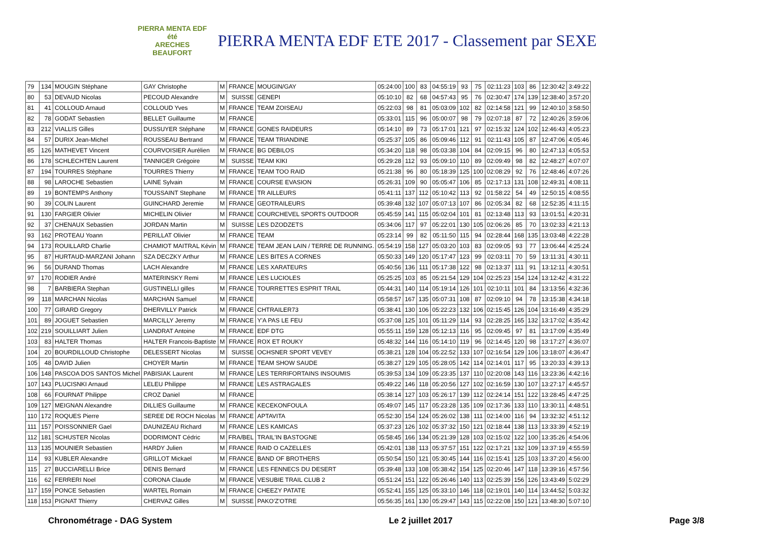PIERRA MENTA EDF été
ARECHES BEAUFORT
PIERRA MENTA EDF ETE 2017 - Classement par SEXE
| 79 | 134 | MOUGIN Stéphane | GAY Christophe | M | FRANCE | MOUGIN/GAY | 05:24:00 | 100 | 83 | 04:55:19 | 93 | 75 | 02:11:23 | 103 | 86 | 12:30:42 | 3:49:22 |
| 80 | 53 | DEVAUD Nicolas | PECOUD Alexandre | M | SUISSE | GENEPI | 05:10:10 | 82 | 68 | 04:57:43 | 95 | 76 | 02:30:47 | 174 | 139 | 12:38:40 | 3:57:20 |
| 81 | 41 | COLLOUD Arnaud | COLLOUD Yves | M | FRANCE | TEAM ZOISEAU | 05:22:03 | 98 | 81 | 05:03:09 | 102 | 82 | 02:14:58 | 121 | 99 | 12:40:10 | 3:58:50 |
| 82 | 78 | GODAT Sebastien | BELLET Guillaume | M | FRANCE | | 05:33:01 | 115 | 96 | 05:00:07 | 98 | 79 | 02:07:18 | 87 | 72 | 12:40:26 | 3:59:06 |
| 83 | 212 | VIALLIS Gilles | DUSSUYER Stéphane | M | FRANCE | GONES RAIDEURS | 05:14:10 | 89 | 73 | 05:17:01 | 121 | 97 | 02:15:32 | 124 | 102 | 12:46:43 | 4:05:23 |
| 84 | 57 | DURIX Jean-Michel | ROUSSEAU Bertrand | M | FRANCE | TEAM TRIANDINE | 05:25:37 | 105 | 86 | 05:09:46 | 112 | 91 | 02:11:43 | 105 | 87 | 12:47:06 | 4:05:46 |
| 85 | 126 | MATHEVET Vincent | COURVOISIER Aurélien | M | FRANCE | BG DEBILOS | 05:34:20 | 118 | 98 | 05:03:38 | 104 | 84 | 02:09:15 | 96 | 80 | 12:47:13 | 4:05:53 |
| 86 | 178 | SCHLECHTEN Laurent | TANNIGER Grégoire | M | SUISSE | TEAM KIKI | 05:29:28 | 112 | 93 | 05:09:10 | 110 | 89 | 02:09:49 | 98 | 82 | 12:48:27 | 4:07:07 |
| 87 | 194 | TOURRES Stéphane | TOURRES Thierry | M | FRANCE | TEAM TOO RAID | 05:21:38 | 96 | 80 | 05:18:39 | 125 | 100 | 02:08:29 | 92 | 76 | 12:48:46 | 4:07:26 |
| 88 | 98 | LAROCHE Sebastien | LAINE Sylvain | M | FRANCE | COURSE EVASION | 05:26:31 | 109 | 90 | 05:05:47 | 106 | 85 | 02:17:13 | 131 | 108 | 12:49:31 | 4:08:11 |
| 89 | 19 | BONTEMPS Anthony | TOUSSAINT Stephane | M | FRANCE | TR AILLEURS | 05:41:11 | 137 | 112 | 05:10:42 | 113 | 92 | 01:58:22 | 54 | 49 | 12:50:15 | 4:08:55 |
| 90 | 39 | COLIN Laurent | GUINCHARD Jeremie | M | FRANCE | GEOTRAILEURS | 05:39:48 | 132 | 107 | 05:07:13 | 107 | 86 | 02:05:34 | 82 | 68 | 12:52:35 | 4:11:15 |
| 91 | 130 | FARGIER Olivier | MICHELIN Olivier | M | FRANCE | COURCHEVEL SPORTS OUTDOOR | 05:45:59 | 141 | 115 | 05:02:04 | 101 | 81 | 02:13:48 | 113 | 93 | 13:01:51 | 4:20:31 |
| 92 | 37 | CHENAUX Sebastien | JORDAN Martin | M | SUISSE | LES DZODZETS | 05:34:06 | 117 | 97 | 05:22:01 | 130 | 105 | 02:06:26 | 85 | 70 | 13:02:33 | 4:21:13 |
| 93 | 162 | PROTEAU Yoann | PERILLAT Olivier | M | FRANCE | TEAM | 05:23:14 | 99 | 82 | 05:11:50 | 115 | 94 | 02:28:44 | 168 | 135 | 13:03:48 | 4:22:28 |
| 94 | 173 | ROUILLARD Charlie | CHAMIOT MAITRAL Kévin | M | FRANCE | TEAM JEAN LAIN / TERRE DE RUNNING. | 05:54:19 | 158 | 127 | 05:03:20 | 103 | 83 | 02:09:05 | 93 | 77 | 13:06:44 | 4:25:24 |
| 95 | 87 | HURTAUD-MARZANI Johann | SZA DECZKY Arthur | M | FRANCE | LES BITES A CORNES | 05:50:33 | 149 | 120 | 05:17:47 | 123 | 99 | 02:03:11 | 70 | 59 | 13:11:31 | 4:30:11 |
| 96 | 56 | DURAND Thomas | LACH Alexandre | M | FRANCE | LES XARATEURS | 05:40:56 | 136 | 111 | 05:17:38 | 122 | 98 | 02:13:37 | 111 | 91 | 13:12:11 | 4:30:51 |
| 97 | 170 | RODIER André | MATERINSKY Remi | M | FRANCE | LES LUCIOLES | 05:25:25 | 103 | 85 | 05:21:54 | 129 | 104 | 02:25:23 | 154 | 124 | 13:12:42 | 4:31:22 |
| 98 | 7 | BARBIERA Stephan | GUSTINELLI gilles | M | FRANCE | TOURRETTES ESPRIT TRAIL | 05:44:31 | 140 | 114 | 05:19:14 | 126 | 101 | 02:10:11 | 101 | 84 | 13:13:56 | 4:32:36 |
| 99 | 118 | MARCHAN Nicolas | MARCHAN Samuel | M | FRANCE | | 05:58:57 | 167 | 135 | 05:07:31 | 108 | 87 | 02:09:10 | 94 | 78 | 13:15:38 | 4:34:18 |
| 100 | 77 | GIRARD Gregory | DHERVILLY Patrick | M | FRANCE | CHTRAILER73 | 05:38:41 | 130 | 106 | 05:22:23 | 132 | 106 | 02:15:45 | 126 | 104 | 13:16:49 | 4:35:29 |
| 101 | 89 | JOGUET Sebastien | MARCILLY Jeremy | M | FRANCE | Y'A PAS LE FEU | 05:37:08 | 125 | 101 | 05:11:29 | 114 | 93 | 02:28:25 | 165 | 132 | 13:17:02 | 4:35:42 |
| 102 | 219 | SOUILLIART Julien | LIANDRAT Antoine | M | FRANCE | EDF DTG | 05:55:11 | 159 | 128 | 05:12:13 | 116 | 95 | 02:09:45 | 97 | 81 | 13:17:09 | 4:35:49 |
| 103 | 83 | HALTER Thomas | HALTER Francois-Baptiste | M | FRANCE | ROX ET ROUKY | 05:48:32 | 144 | 116 | 05:14:10 | 119 | 96 | 02:14:45 | 120 | 98 | 13:17:27 | 4:36:07 |
| 104 | 20 | BOURDILLOUD Christophe | DELESSERT Nicolas | M | SUISSE | OCHSNER SPORT VEVEY | 05:38:21 | 128 | 104 | 05:22:52 | 133 | 107 | 02:16:54 | 129 | 106 | 13:18:07 | 4:36:47 |
| 105 | 48 | DAVID Julien | CHOYER Martin | M | FRANCE | TEAM SHOW SAUDE | 05:38:27 | 129 | 105 | 05:28:05 | 142 | 114 | 02:14:01 | 117 | 95 | 13:20:33 | 4:39:13 |
| 106 | 148 | PASCOA DOS SANTOS Michel | PABISIAK Laurent | M | FRANCE | LES TERRIFORTAINS INSOUMIS | 05:39:53 | 134 | 109 | 05:23:35 | 137 | 110 | 02:20:08 | 143 | 116 | 13:23:36 | 4:42:16 |
| 107 | 143 | PLUCISNKI Arnaud | LELEU Philippe | M | FRANCE | LES ASTRAGALES | 05:49:22 | 146 | 118 | 05:20:56 | 127 | 102 | 02:16:59 | 130 | 107 | 13:27:17 | 4:45:57 |
| 108 | 66 | FOURNAT Philippe | CROZ Daniel | M | FRANCE | | 05:38:14 | 127 | 103 | 05:26:17 | 139 | 112 | 02:24:14 | 151 | 122 | 13:28:45 | 4:47:25 |
| 109 | 127 | MEIGNAN Alexandre | DILLIES Guillaume | M | FRANCE | KECEKONFOULA | 05:49:07 | 145 | 117 | 05:23:28 | 135 | 109 | 02:17:36 | 133 | 110 | 13:30:11 | 4:48:51 |
| 110 | 172 | ROQUES Pierre | SEREE DE ROCH Nicolas | M | FRANCE | APTAVITA | 05:52:30 | 154 | 124 | 05:26:02 | 138 | 111 | 02:14:00 | 116 | 94 | 13:32:32 | 4:51:12 |
| 111 | 157 | POISSONNIER Gael | DAUNIZEAU Richard | M | FRANCE | LES KAMICAS | 05:37:23 | 126 | 102 | 05:37:32 | 150 | 121 | 02:18:44 | 138 | 113 | 13:33:39 | 4:52:19 |
| 112 | 181 | SCHUSTER Nicolas | DODRIMONT Cédric | M | FRA/BEL | TRAIL'IN BASTOGNE | 05:58:45 | 166 | 134 | 05:21:39 | 128 | 103 | 02:15:02 | 122 | 100 | 13:35:26 | 4:54:06 |
| 113 | 135 | MOUNIER Sebastien | HARDY Julien | M | FRANCE | RAID O CAZELLES | 05:42:01 | 138 | 113 | 05:37:57 | 151 | 122 | 02:17:21 | 132 | 109 | 13:37:19 | 4:55:59 |
| 114 | 93 | KUBLER Alexandre | GRILLOT Mickael | M | FRANCE | BAND OF BROTHERS | 05:50:54 | 150 | 121 | 05:30:45 | 144 | 116 | 02:15:41 | 125 | 103 | 13:37:20 | 4:56:00 |
| 115 | 27 | BUCCIARELLI Brice | DENIS Bernard | M | FRANCE | LES FENNECS DU DESERT | 05:39:48 | 133 | 108 | 05:38:42 | 154 | 125 | 02:20:46 | 147 | 118 | 13:39:16 | 4:57:56 |
| 116 | 62 | FERRERI Noel | CORONA Claude | M | FRANCE | VESUBIE TRAIL CLUB 2 | 05:51:24 | 151 | 122 | 05:26:46 | 140 | 113 | 02:25:39 | 156 | 126 | 13:43:49 | 5:02:29 |
| 117 | 159 | PONCE Sebastien | WARTEL Romain | M | FRANCE | CHEEZY PATATE | 05:52:41 | 155 | 125 | 05:33:10 | 146 | 118 | 02:19:01 | 140 | 114 | 13:44:52 | 5:03:32 |
| 118 | 153 | PIGNAT Thierry | CHERVAZ Gilles | M | SUISSE | PAKO'Z'OTRE | 05:56:35 | 161 | 130 | 05:29:47 | 143 | 115 | 02:22:08 | 150 | 121 | 13:48:30 | 5:07:10 |
Chronométrage - DAG System Le 2 juillet 2017 Page 3/8